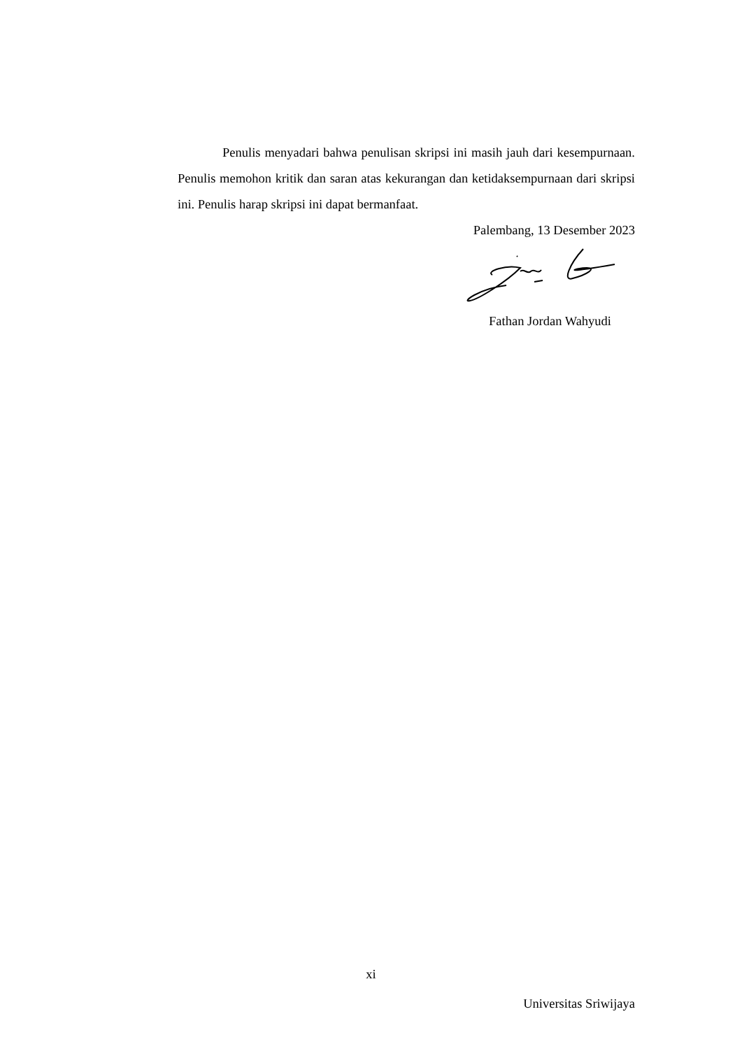Penulis menyadari bahwa penulisan skripsi ini masih jauh dari kesempurnaan. Penulis memohon kritik dan saran atas kekurangan dan ketidaksempurnaan dari skripsi ini. Penulis harap skripsi ini dapat bermanfaat.
Palembang, 13 Desember 2023
Fathan Jordan Wahyudi
xi
Universitas Sriwijaya